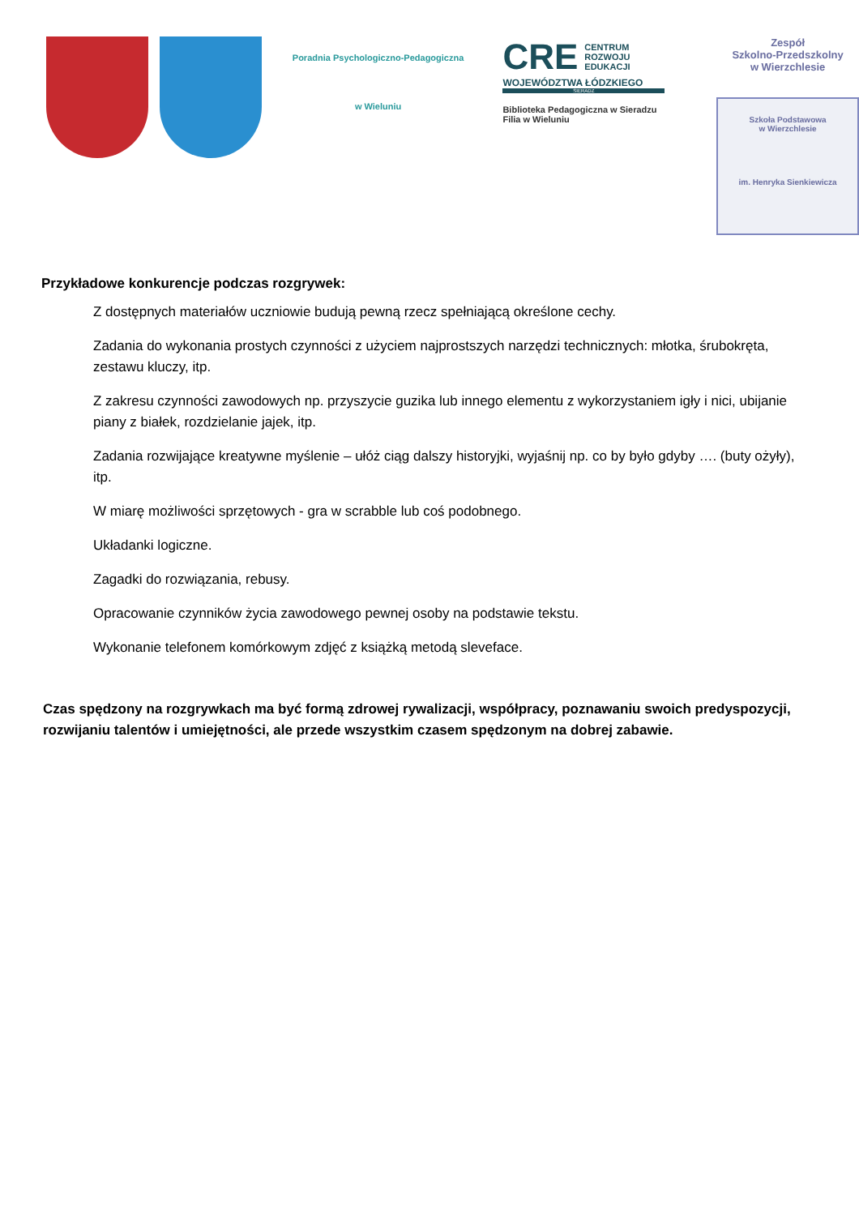Poradnia Psychologiczno-Pedagogiczna
w Wieluniu
CRE CENTRUM
ROZWOJU
EDUKACJI
WOJEWÓDZTWA ŁÓDZKIEGO
SIERADZ
Biblioteka Pedagogiczna w Sieradzu
Filia w Wieluniu
Zespół
Szkolno-Przedszkolny
w Wierzchlesie
Szkoła Podstawowa
w Wierzchlesie
im. Henryka Sienkiewicza
Przykładowe konkurencje podczas rozgrywek:
Z dostępnych materiałów uczniowie budują pewną rzecz spełniającą określone cechy.
Zadania do wykonania prostych czynności z użyciem najprostszych narzędzi technicznych: młotka, śrubokręta, zestawu kluczy, itp.
Z zakresu czynności zawodowych np. przyszycie guzika lub innego elementu z wykorzystaniem igły i nici, ubijanie piany z białek, rozdzielanie jajek, itp.
Zadania rozwijające kreatywne myślenie – ułóż ciąg dalszy historyjki, wyjaśnij np. co by było gdyby …. (buty ożyły), itp.
W miarę możliwości sprzętowych - gra w scrabble lub coś podobnego.
Układanki logiczne.
Zagadki do rozwiązania, rebusy.
Opracowanie czynników życia zawodowego pewnej osoby na podstawie tekstu.
Wykonanie telefonem komórkowym zdjęć z książką metodą sleveface.
Czas spędzony na rozgrywkach ma być formą zdrowej rywalizacji, współpracy, poznawaniu swoich predyspozycji, rozwijaniu talentów i umiejętności, ale przede wszystkim czasem spędzonym na dobrej zabawie.